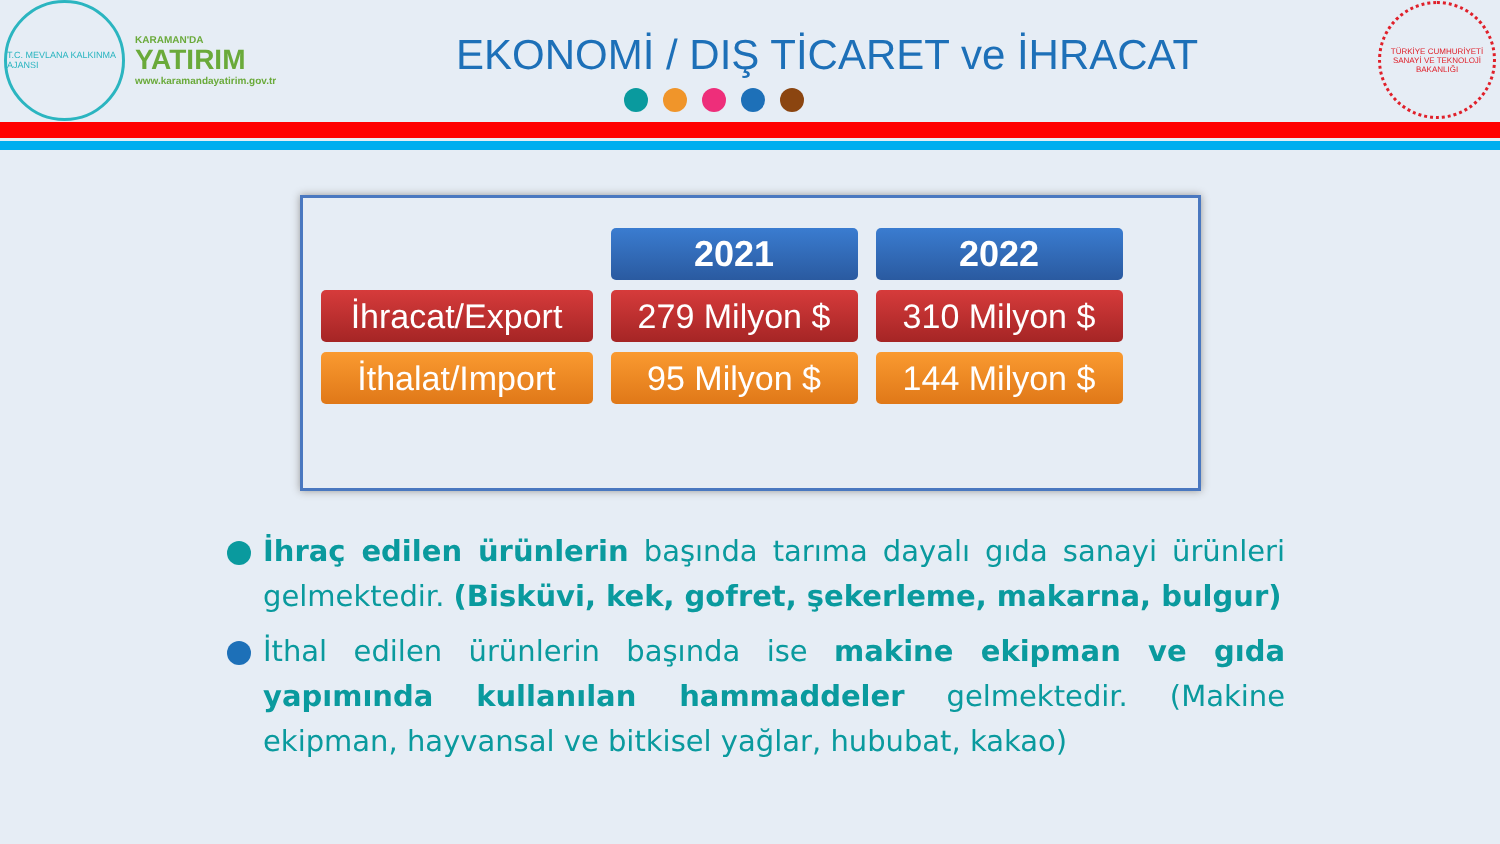T.C. MEVLANA KALKINMA AJANSI
KARAMAN'DA
YATIRIM
www.karamandayatirim.gov.tr
EKONOMİ / DIŞ TİCARET ve İHRACAT
TÜRKİYE CUMHURİYETİ SANAYİ VE TEKNOLOJİ BAKANLIĞI
| | 2021 | 2022 |
| İhracat/Export | 279 Milyon $ | 310 Milyon $ |
| İthalat/Import | 95 Milyon $ | 144 Milyon $ |
İhraç edilen ürünlerin başında tarıma dayalı gıda sanayi ürünleri gelmektedir. (Bisküvi, kek, gofret, şekerleme, makarna, bulgur)
İthal edilen ürünlerin başında ise makine ekipman ve gıda yapımında kullanılan hammaddeler gelmektedir. (Makine ekipman, hayvansal ve bitkisel yağlar, hububat, kakao)